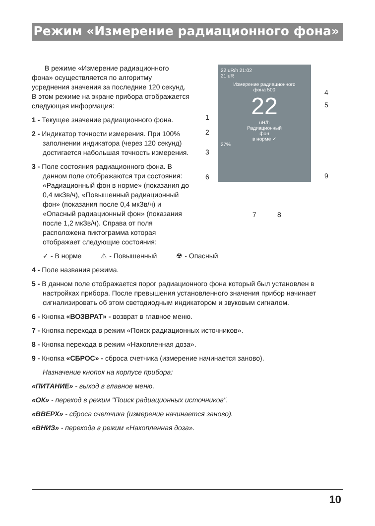Режим «Измерение радиационного фона»
В режиме «Измерение радиационного фона» осуществляется по алгоритму усреднения значения за последние 120 секунд. В этом режиме на экране прибора отображается следующая информация:
1 - Текущее значение радиационного фона.
2 - Индикатор точности измерения. При 100% заполнении индикатора (через 120 секунд) достигается набольшая точность измерения.
3 - Поле состояния радиационного фона. В данном поле отображаются три состояния: «Радиационный фон в норме» (показания до 0,4 мкЗв/ч), «Повышенный радиационный фон» (показания после 0,4 мкЗв/ч) и «Опасный радиационный фон» (показания после 1,2 мкЗв/ч). Справа от поля расположена пиктограмма которая отображает следующие состояния:
22 uR/h 21:02
21 uR
Измерение радиационного
фона 500
22
uR/h
Радиационный
фон
в норме ✓
27%
1
2
3
6
4
5
9
7 8
✓ - В норме ⚠ - Повышенный ☢ - Опасный
4 - Поле названия режима.
5 - В данном поле отображается порог радиационного фона который был установлен в настройках прибора. После превышения установленного значения прибор начинает сигнализировать об этом светодиодным индикатором и звуковым сигналом.
6 - Кнопка «ВОЗВРАТ» - возврат в главное меню.
7 - Кнопка перехода в режим «Поиск радиационных источников».
8 - Кнопка перехода в режим «Накопленная доза».
9 - Кнопка «СБРОС» - сброса счетчика (измерение начинается заново).
Назначение кнопок на корпусе прибора:
«ПИТАНИЕ» - выход в главное меню.
«ОК» - переход в режим "Поиск радиационных источников".
«ВВЕРХ» - сброса счетчика (измерение начинается заново).
«ВНИЗ» - перехода в режим «Накопленная доза».
10